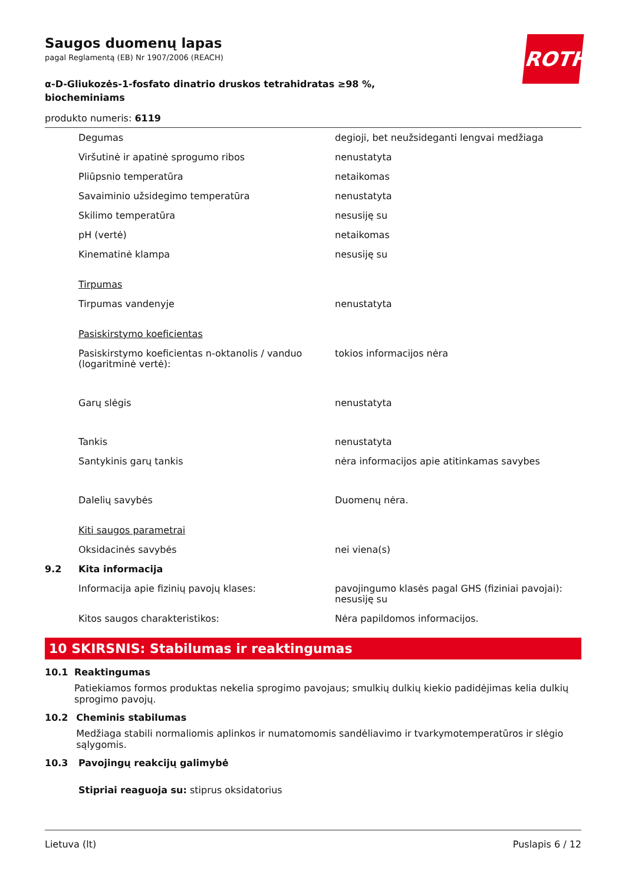ROTH
Saugos duomenų lapas
pagal Reglamentą (EB) Nr 1907/2006 (REACH)
α-D-Gliukozės-1-fosfato dinatrio druskos tetrahidratas ≥98 %, biocheminiams
produkto numeris: 6119
| | Degumas | degioji, bet neužsideganti lengvai medžiaga |
| | Viršutinė ir apatinė sprogumo ribos | nenustatyta |
| | Pliūpsnio temperatūra | netaikomas |
| | Savaiminio užsidegimo temperatūra | nenustatyta |
| | Skilimo temperatūra | nesusiję su |
| | pH (vertė) | netaikomas |
| | Kinematinė klampa | nesusiję su |
| | Tirpumas | |
| | Tirpumas vandenyje | nenustatyta |
| | Pasiskirstymo koeficientas | |
| | Pasiskirstymo koeficientas n-oktanolis / vanduo (logaritminė vertė): | tokios informacijos nėra |
| | Garų slėgis | nenustatyta |
| | Tankis | nenustatyta |
| | Santykinis garų tankis | nėra informacijos apie atitinkamas savybes |
| | Dalelių savybės | Duomenų nėra. |
| | Kiti saugos parametrai | |
| | Oksidacinės savybės | nei viena(s) |
| 9.2 | Kita informacija | |
| | Informacija apie fizinių pavojų klases: | pavojingumo klasės pagal GHS (fiziniai pavojai): nesusiję su |
| | Kitos saugos charakteristikos: | Nėra papildomos informacijos. |
10 SKIRSNIS: Stabilumas ir reaktingumas
10.1 Reaktingumas
Patiekiamos formos produktas nekelia sprogimo pavojaus; smulkių dulkių kiekio padidėjimas kelia dulkių sprogimo pavojų.
10.2 Cheminis stabilumas
Medžiaga stabili normaliomis aplinkos ir numatomomis sandėliavimo ir tvarkymotemperatūros ir slėgio sąlygomis.
10.3 Pavojingų reakcijų galimybė
Stipriai reaguoja su: stiprus oksidatorius
Lietuva (lt) Puslapis 6 / 12